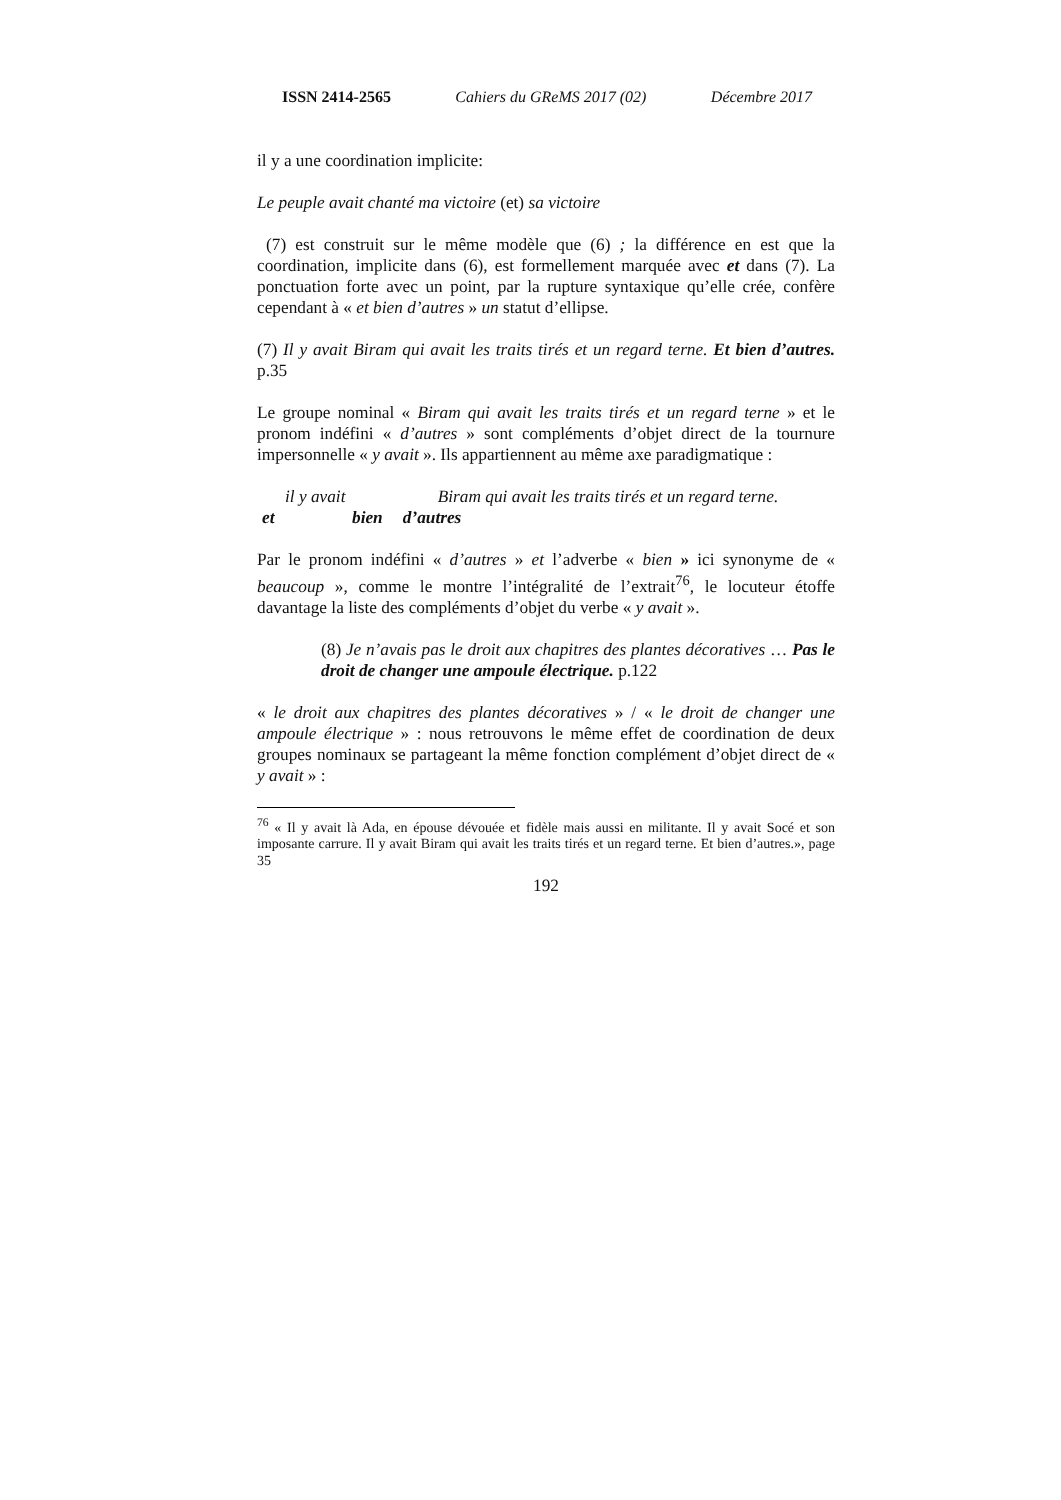ISSN 2414-2565 Cahiers du GReMS 2017 (02) Décembre 2017
il y a une coordination implicite:
Le peuple avait chanté ma victoire (et) sa victoire
(7) est construit sur le même modèle que (6) ; la différence en est que la coordination, implicite dans (6), est formellement marquée avec et dans (7). La ponctuation forte avec un point, par la rupture syntaxique qu’elle crée, confère cependant à « et bien d’autres » un statut d’ellipse.
(7) Il y avait Biram qui avait les traits tirés et un regard terne. Et bien d’autres. p.35
Le groupe nominal « Biram qui avait les traits tirés et un regard terne » et le pronom indéfini « d’autres » sont compléments d’objet direct de la tournure impersonnelle « y avait ». Ils appartiennent au même axe paradigmatique :
| il y avait | | Biram qui avait les traits tirés et un regard terne. |
| et | bien | d’autres |
Par le pronom indéfini « d’autres » et l’adverbe « bien » ici synonyme de « beaucoup », comme le montre l’intégralité de l’extrait<sup>76</sup>, le locuteur étoffe davantage la liste des compléments d’objet du verbe « y avait ».
(8) Je n’avais pas le droit aux chapitres des plantes décoratives … Pas le droit de changer une ampoule électrique. p.122
« le droit aux chapitres des plantes décoratives » / « le droit de changer une ampoule électrique » : nous retrouvons le même effet de coordination de deux groupes nominaux se partageant la même fonction complément d’objet direct de « y avait » :
<sup>76</sup> « Il y avait là Ada, en épouse dévouée et fidèle mais aussi en militante. Il y avait Socé et son imposante carrure. Il y avait Biram qui avait les traits tirés et un regard terne. Et bien d’autres.», page 35
192